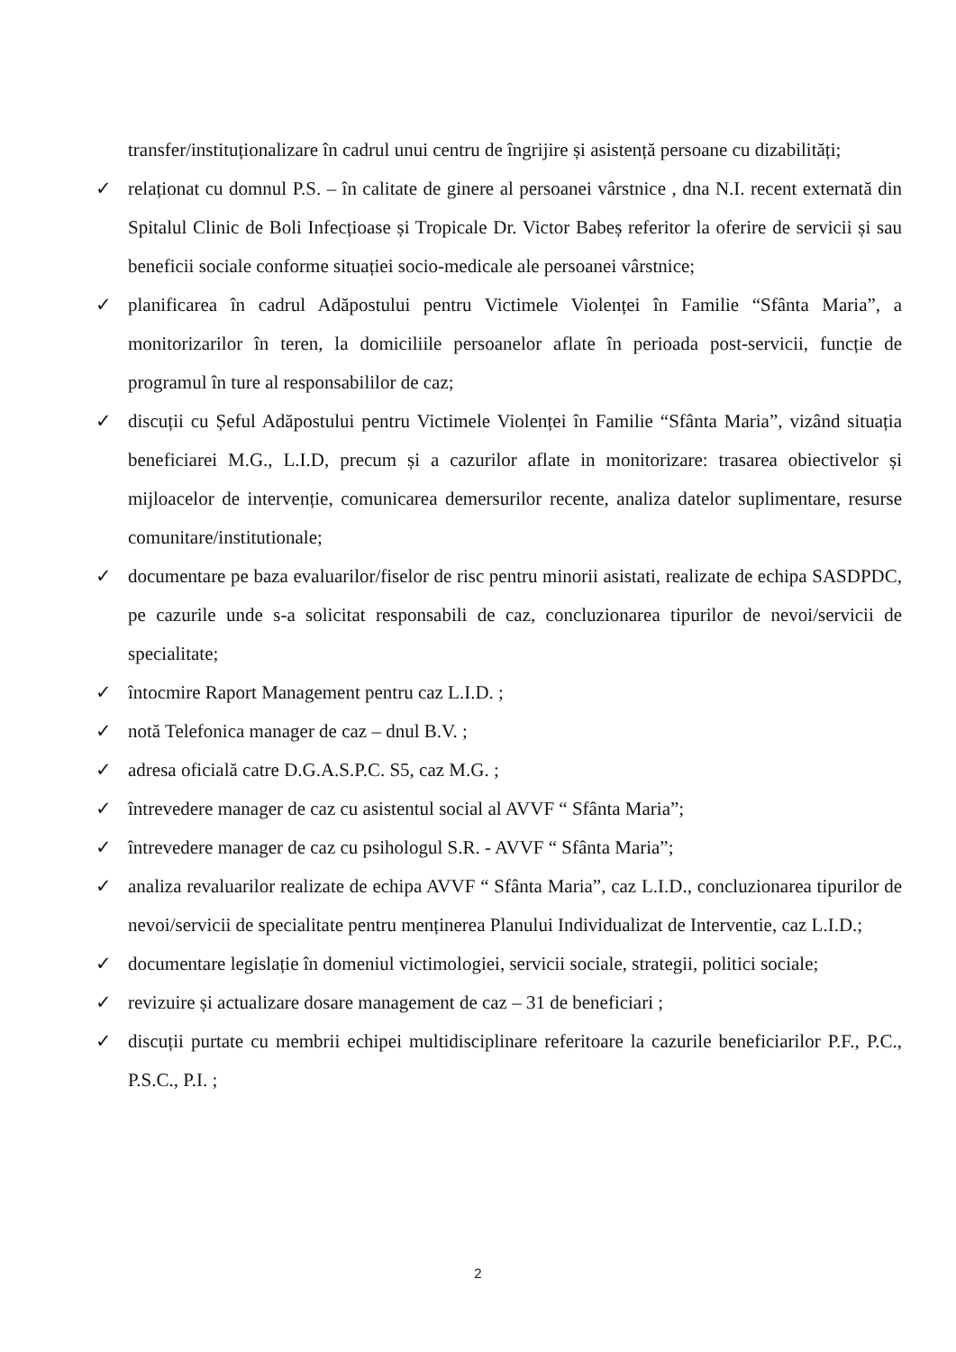transfer/instituționalizare în cadrul unui centru de îngrijire și asistență persoane cu dizabilități;
✓ relaționat cu domnul P.S. – în calitate de ginere al persoanei vârstnice , dna N.I. recent externată din Spitalul Clinic de Boli Infecțioase și Tropicale Dr. Victor Babeș referitor la oferire de servicii și sau beneficii sociale conforme situației socio-medicale ale persoanei vârstnice;
✓ planificarea în cadrul Adăpostului pentru Victimele Violenței în Familie “Sfânta Maria”, a monitorizarilor în teren, la domiciliile persoanelor aflate în perioada post-servicii, funcție de programul în ture al responsabililor de caz;
✓ discuții cu Șeful Adăpostului pentru Victimele Violenței în Familie “Sfânta Maria”, vizând situația beneficiarei M.G., L.I.D, precum și a cazurilor aflate in monitorizare: trasarea obiectivelor și mijloacelor de intervenție, comunicarea demersurilor recente, analiza datelor suplimentare, resurse comunitare/institutionale;
✓ documentare pe baza evaluarilor/fiselor de risc pentru minorii asistati, realizate de echipa SASDPDC, pe cazurile unde s-a solicitat responsabili de caz, concluzionarea tipurilor de nevoi/servicii de specialitate;
✓ întocmire Raport Management pentru caz L.I.D. ;
✓ notă Telefonica manager de caz – dnul B.V. ;
✓ adresa oficială catre D.G.A.S.P.C. S5, caz M.G. ;
✓ întrevedere manager de caz cu asistentul social al AVVF “ Sfânta Maria”;
✓ întrevedere manager de caz cu psihologul S.R. - AVVF “ Sfânta Maria”;
✓ analiza revaluarilor realizate de echipa AVVF “ Sfânta Maria”, caz L.I.D., concluzionarea tipurilor de nevoi/servicii de specialitate pentru menținerea Planului Individualizat de Interventie, caz L.I.D.;
✓ documentare legislație în domeniul victimologiei, servicii sociale, strategii, politici sociale;
✓ revizuire și actualizare dosare management de caz – 31 de beneficiari ;
✓ discuții purtate cu membrii echipei multidisciplinare referitoare la cazurile beneficiarilor P.F., P.C., P.S.C., P.I. ;
2